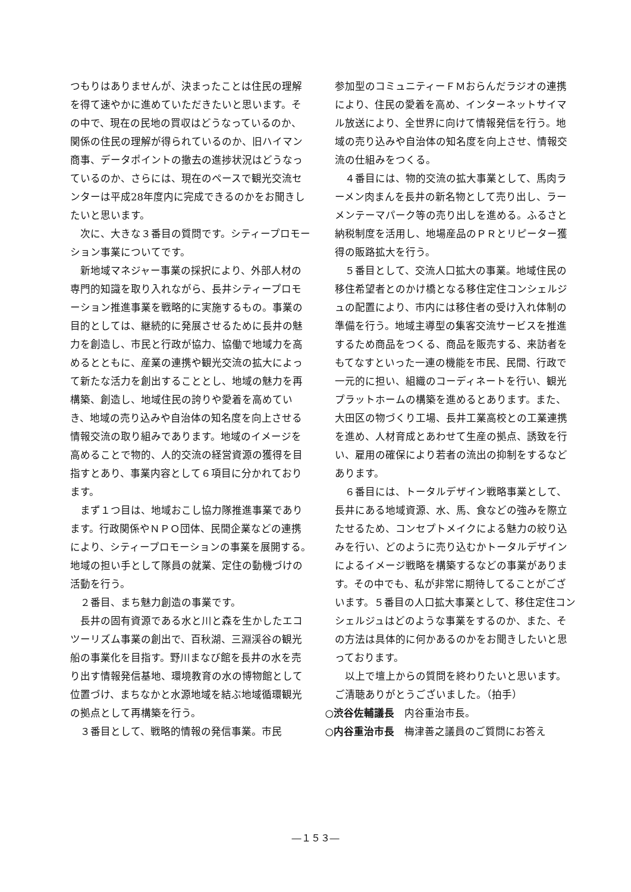つもりはありませんが、決まったことは住民の理解を得て速やかに進めていただきたいと思います。その中で、現在の民地の買収はどうなっているのか、関係の住民の理解が得られているのか、旧ハイマン商事、データポイントの撤去の進捗状況はどうなっているのか、さらには、現在のペースで観光交流センターは平成28年度内に完成できるのかをお聞きしたいと思います。
次に、大きな３番目の質問です。シティープロモーション事業についてです。
新地域マネジャー事業の採択により、外部人材の専門的知識を取り入れながら、長井シティープロモーション推進事業を戦略的に実施するもの。事業の目的としては、継続的に発展させるために長井の魅力を創造し、市民と行政が協力、協働で地域力を高めるとともに、産業の連携や観光交流の拡大によって新たな活力を創出することとし、地域の魅力を再構築、創造し、地域住民の誇りや愛着を高めていき、地域の売り込みや自治体の知名度を向上させる情報交流の取り組みであります。地域のイメージを高めることで物的、人的交流の経営資源の獲得を目指すとあり、事業内容として６項目に分かれております。
まず１つ目は、地域おこし協力隊推進事業であります。行政関係やＮＰＯ団体、民間企業などの連携により、シティープロモーションの事業を展開する。地域の担い手として隊員の就業、定住の動機づけの活動を行う。
２番目、まち魅力創造の事業です。
長井の固有資源である水と川と森を生かしたエコツーリズム事業の創出で、百秋湖、三淵渓谷の観光船の事業化を目指す。野川まなび館を長井の水を売り出す情報発信基地、環境教育の水の博物館として位置づけ、まちなかと水源地域を結ぶ地域循環観光の拠点として再構築を行う。
３番目として、戦略的情報の発信事業。市民
参加型のコミュニティーＦＭおらんだラジオの連携により、住民の愛着を高め、インターネットサイマル放送により、全世界に向けて情報発信を行う。地域の売り込みや自治体の知名度を向上させ、情報交流の仕組みをつくる。
４番目には、物的交流の拡大事業として、馬肉ラーメン肉まんを長井の新名物として売り出し、ラーメンテーマパーク等の売り出しを進める。ふるさと納税制度を活用し、地場産品のＰＲとリピーター獲得の販路拡大を行う。
５番目として、交流人口拡大の事業。地域住民の移住希望者とのかけ橋となる移住定住コンシェルジュの配置により、市内には移住者の受け入れ体制の準備を行う。地域主導型の集客交流サービスを推進するため商品をつくる、商品を販売する、来訪者をもてなすといった一連の機能を市民、民間、行政で一元的に担い、組織のコーディネートを行い、観光プラットホームの構築を進めるとあります。また、大田区の物づくり工場、長井工業高校との工業連携を進め、人材育成とあわせて生産の拠点、誘致を行い、雇用の確保により若者の流出の抑制をするなどあります。
６番目には、トータルデザイン戦略事業として、長井にある地域資源、水、馬、食などの強みを際立たせるため、コンセプトメイクによる魅力の絞り込みを行い、どのように売り込むかトータルデザインによるイメージ戦略を構築するなどの事業があります。その中でも、私が非常に期待してることがございます。５番目の人口拡大事業として、移住定住コンシェルジュはどのような事業をするのか、また、その方法は具体的に何かあるのかをお聞きしたいと思っております。
以上で壇上からの質問を終わりたいと思います。ご清聴ありがとうございました。（拍手）
○渋谷佐輔議長　内谷重治市長。
○内谷重治市長　梅津善之議員のご質問にお答え
―１５３―